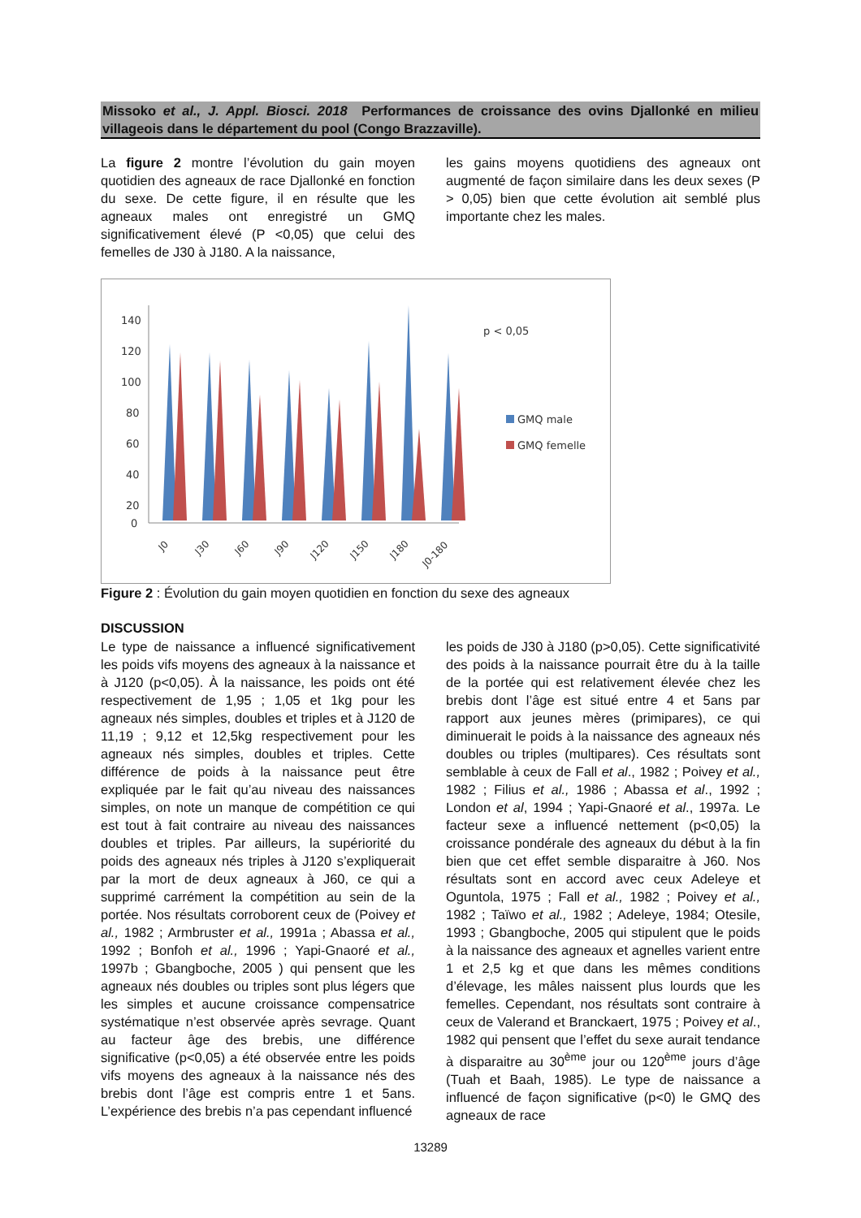Missoko et al., J. Appl. Biosci. 2018 Performances de croissance des ovins Djallonké en milieu villageois dans le département du pool (Congo Brazzaville).
La figure 2 montre l’évolution du gain moyen quotidien des agneaux de race Djallonké en fonction du sexe. De cette figure, il en résulte que les agneaux males ont enregistré un GMQ significativement élevé (P <0,05) que celui des femelles de J30 à J180. A la naissance,
les gains moyens quotidiens des agneaux ont augmenté de façon similaire dans les deux sexes (P > 0,05) bien que cette évolution ait semblé plus importante chez les males.
140
120
100
80
60
40
20
0
p < 0,05
GMQ male
GMQ femelle
J0
J30
J60
J90
J120
J150
J180
J0-180
Figure 2 : Évolution du gain moyen quotidien en fonction du sexe des agneaux
DISCUSSION
Le type de naissance a influencé significativement les poids vifs moyens des agneaux à la naissance et à J120 (p<0,05). À la naissance, les poids ont été respectivement de 1,95 ; 1,05 et 1kg pour les agneaux nés simples, doubles et triples et à J120 de 11,19 ; 9,12 et 12,5kg respectivement pour les agneaux nés simples, doubles et triples. Cette différence de poids à la naissance peut être expliquée par le fait qu’au niveau des naissances simples, on note un manque de compétition ce qui est tout à fait contraire au niveau des naissances doubles et triples. Par ailleurs, la supériorité du poids des agneaux nés triples à J120 s’expliquerait par la mort de deux agneaux à J60, ce qui a supprimé carrément la compétition au sein de la portée. Nos résultats corroborent ceux de (Poivey et al., 1982 ; Armbruster et al., 1991a ; Abassa et al., 1992 ; Bonfoh et al., 1996 ; Yapi-Gnaoré et al., 1997b ; Gbangboche, 2005 ) qui pensent que les agneaux nés doubles ou triples sont plus légers que les simples et aucune croissance compensatrice systématique n’est observée après sevrage. Quant au facteur âge des brebis, une différence significative (p<0,05) a été observée entre les poids vifs moyens des agneaux à la naissance nés des brebis dont l’âge est compris entre 1 et 5ans. L’expérience des brebis n’a pas cependant influencé
les poids de J30 à J180 (p>0,05). Cette significativité des poids à la naissance pourrait être du à la taille de la portée qui est relativement élevée chez les brebis dont l’âge est situé entre 4 et 5ans par rapport aux jeunes mères (primipares), ce qui diminuerait le poids à la naissance des agneaux nés doubles ou triples (multipares). Ces résultats sont semblable à ceux de Fall et al., 1982 ; Poivey et al., 1982 ; Filius et al., 1986 ; Abassa et al., 1992 ; London et al, 1994 ; Yapi-Gnaoré et al., 1997a. Le facteur sexe a influencé nettement (p<0,05) la croissance pondérale des agneaux du début à la fin bien que cet effet semble disparaitre à J60. Nos résultats sont en accord avec ceux Adeleye et Oguntola, 1975 ; Fall et al., 1982 ; Poivey et al., 1982 ; Taïwo et al., 1982 ; Adeleye, 1984; Otesile, 1993 ; Gbangboche, 2005 qui stipulent que le poids à la naissance des agneaux et agnelles varient entre 1 et 2,5 kg et que dans les mêmes conditions d’élevage, les mâles naissent plus lourds que les femelles. Cependant, nos résultats sont contraire à ceux de Valerand et Branckaert, 1975 ; Poivey et al., 1982 qui pensent que l’effet du sexe aurait tendance à disparaitre au 30<sup>ème</sup> jour ou 120<sup>ème</sup> jours d’âge (Tuah et Baah, 1985). Le type de naissance a influencé de façon significative (p<0) le GMQ des agneaux de race
13289